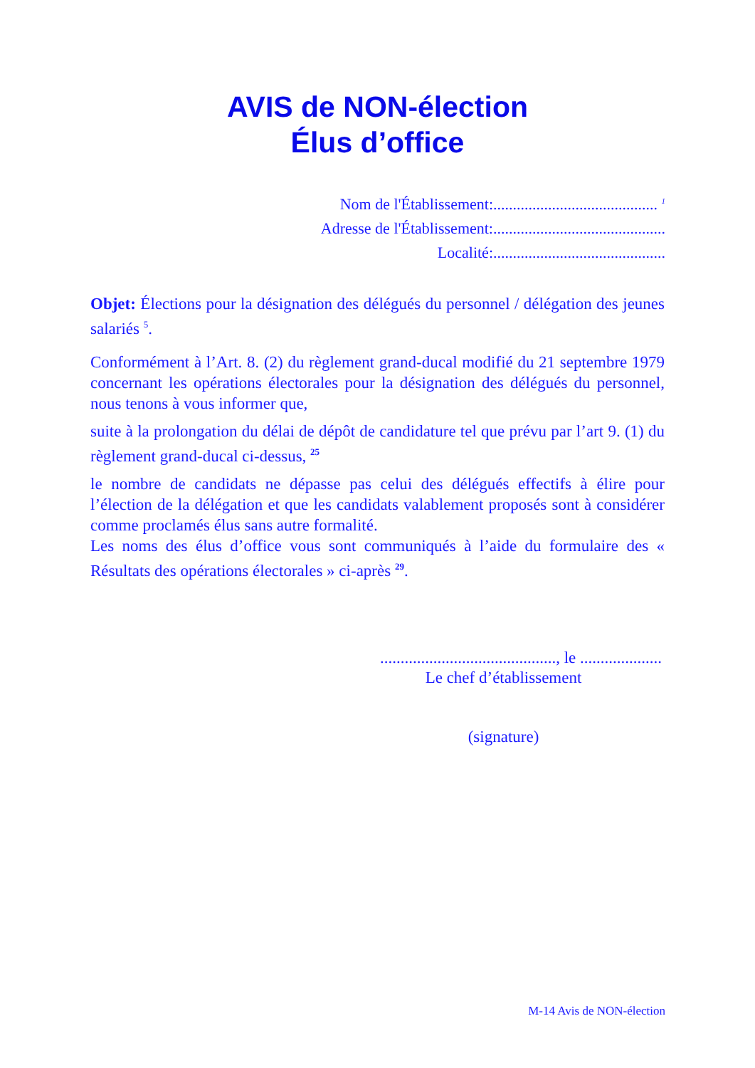AVIS de NON-élection
Élus d’office
Nom de l'Établissement:.......................................... <sup>1</sup>
Adresse de l'Établissement:............................................
Localité:............................................
Objet: Élections pour la désignation des délégués du personnel / délégation des jeunes salariés <sup>5</sup>.
Conformément à l’Art. 8. (2) du règlement grand-ducal modifié du 21 septembre 1979 concernant les opérations électorales pour la désignation des délégués du personnel, nous tenons à vous informer que,
suite à la prolongation du délai de dépôt de candidature tel que prévu par l’art 9. (1) du règlement grand-ducal ci-dessus, <sup>25</sup>
le nombre de candidats ne dépasse pas celui des délégués effectifs à élire pour l’élection de la délégation et que les candidats valablement proposés sont à considérer comme proclamés élus sans autre formalité.
Les noms des élus d’office vous sont communiqués à l’aide du formulaire des « Résultats des opérations électorales » ci-après <sup>29</sup>.
..........................................., le ....................
Le chef d’établissement
(signature)
M-14 Avis de NON-élection